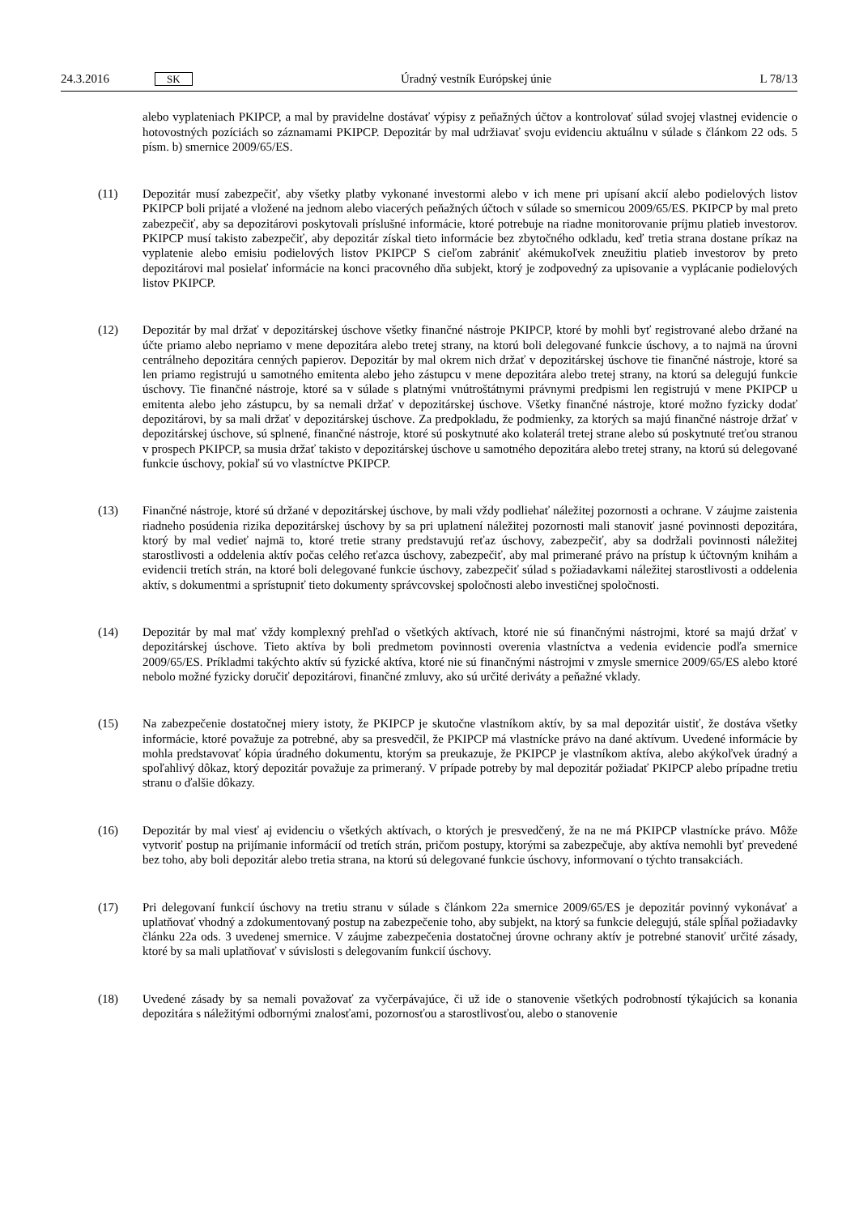24.3.2016 SK
Úradný vestník Európskej únie L 78/13
alebo vyplateniach PKIPCP, a mal by pravidelne dostávať výpisy z peňažných účtov a kontrolovať súlad svojej vlastnej evidencie o hotovostných pozíciách so záznamami PKIPCP. Depozitár by mal udržiavať svoju evidenciu aktuálnu v súlade s článkom 22 ods. 5 písm. b) smernice 2009/65/ES.
(11) Depozitár musí zabezpečiť, aby všetky platby vykonané investormi alebo v ich mene pri upísaní akcií alebo podielových listov PKIPCP boli prijaté a vložené na jednom alebo viacerých peňažných účtoch v súlade so smernicou 2009/65/ES. PKIPCP by mal preto zabezpečiť, aby sa depozitárovi poskytovali príslušné informácie, ktoré potrebuje na riadne monitorovanie príjmu platieb investorov. PKIPCP musí takisto zabezpečiť, aby depozitár získal tieto informácie bez zbytočného odkladu, keď tretia strana dostane príkaz na vyplatenie alebo emisiu podielových listov PKIPCP S cieľom zabrániť akémukoľvek zneužitiu platieb investorov by preto depozitárovi mal posielať informácie na konci pracovného dňa subjekt, ktorý je zodpovedný za upisovanie a vyplácanie podielových listov PKIPCP.
(12) Depozitár by mal držať v depozitárskej úschove všetky finančné nástroje PKIPCP, ktoré by mohli byť registrované alebo držané na účte priamo alebo nepriamo v mene depozitára alebo tretej strany, na ktorú boli delegované funkcie úschovy, a to najmä na úrovni centrálneho depozitára cenných papierov. Depozitár by mal okrem nich držať v depozitárskej úschove tie finančné nástroje, ktoré sa len priamo registrujú u samotného emitenta alebo jeho zástupcu v mene depozitára alebo tretej strany, na ktorú sa delegujú funkcie úschovy. Tie finančné nástroje, ktoré sa v súlade s platnými vnútroštátnymi právnymi predpismi len registrujú v mene PKIPCP u emitenta alebo jeho zástupcu, by sa nemali držať v depozitárskej úschove. Všetky finančné nástroje, ktoré možno fyzicky dodať depozitárovi, by sa mali držať v depozitárskej úschove. Za predpokladu, že podmienky, za ktorých sa majú finančné nástroje držať v depozitárskej úschove, sú splnené, finančné nástroje, ktoré sú poskytnuté ako kolaterál tretej strane alebo sú poskytnuté treťou stranou v prospech PKIPCP, sa musia držať takisto v depozitárskej úschove u samotného depozitára alebo tretej strany, na ktorú sú delegované funkcie úschovy, pokiaľ sú vo vlastníctve PKIPCP.
(13) Finančné nástroje, ktoré sú držané v depozitárskej úschove, by mali vždy podliehať náležitej pozornosti a ochrane. V záujme zaistenia riadneho posúdenia rizika depozitárskej úschovy by sa pri uplatnení náležitej pozornosti mali stanoviť jasné povinnosti depozitára, ktorý by mal vedieť najmä to, ktoré tretie strany predstavujú reťaz úschovy, zabezpečiť, aby sa dodržali povinnosti náležitej starostlivosti a oddelenia aktív počas celého reťazca úschovy, zabezpečiť, aby mal primerané právo na prístup k účtovným knihám a evidencii tretích strán, na ktoré boli delegované funkcie úschovy, zabezpečiť súlad s požiadavkami náležitej starostlivosti a oddelenia aktív, s dokumentmi a sprístupniť tieto dokumenty správcovskej spoločnosti alebo investičnej spoločnosti.
(14) Depozitár by mal mať vždy komplexný prehľad o všetkých aktívach, ktoré nie sú finančnými nástrojmi, ktoré sa majú držať v depozitárskej úschove. Tieto aktíva by boli predmetom povinnosti overenia vlastníctva a vedenia evidencie podľa smernice 2009/65/ES. Príkladmi takýchto aktív sú fyzické aktíva, ktoré nie sú finančnými nástrojmi v zmysle smernice 2009/65/ES alebo ktoré nebolo možné fyzicky doručiť depozitárovi, finančné zmluvy, ako sú určité deriváty a peňažné vklady.
(15) Na zabezpečenie dostatočnej miery istoty, že PKIPCP je skutočne vlastníkom aktív, by sa mal depozitár uistiť, že dostáva všetky informácie, ktoré považuje za potrebné, aby sa presvedčil, že PKIPCP má vlastnícke právo na dané aktívum. Uvedené informácie by mohla predstavovať kópia úradného dokumentu, ktorým sa preukazuje, že PKIPCP je vlastníkom aktíva, alebo akýkoľvek úradný a spoľahlivý dôkaz, ktorý depozitár považuje za primeraný. V prípade potreby by mal depozitár požiadať PKIPCP alebo prípadne tretiu stranu o ďalšie dôkazy.
(16) Depozitár by mal viesť aj evidenciu o všetkých aktívach, o ktorých je presvedčený, že na ne má PKIPCP vlastnícke právo. Môže vytvoriť postup na prijímanie informácií od tretích strán, pričom postupy, ktorými sa zabezpečuje, aby aktíva nemohli byť prevedené bez toho, aby boli depozitár alebo tretia strana, na ktorú sú delegované funkcie úschovy, informovaní o týchto transakciách.
(17) Pri delegovaní funkcií úschovy na tretiu stranu v súlade s článkom 22a smernice 2009/65/ES je depozitár povinný vykonávať a uplatňovať vhodný a zdokumentovaný postup na zabezpečenie toho, aby subjekt, na ktorý sa funkcie delegujú, stále spĺňal požiadavky článku 22a ods. 3 uvedenej smernice. V záujme zabezpečenia dostatočnej úrovne ochrany aktív je potrebné stanoviť určité zásady, ktoré by sa mali uplatňovať v súvislosti s delegovaním funkcií úschovy.
(18) Uvedené zásady by sa nemali považovať za vyčerpávajúce, či už ide o stanovenie všetkých podrobností týkajúcich sa konania depozitára s náležitými odbornými znalosťami, pozornosťou a starostlivosťou, alebo o stanovenie